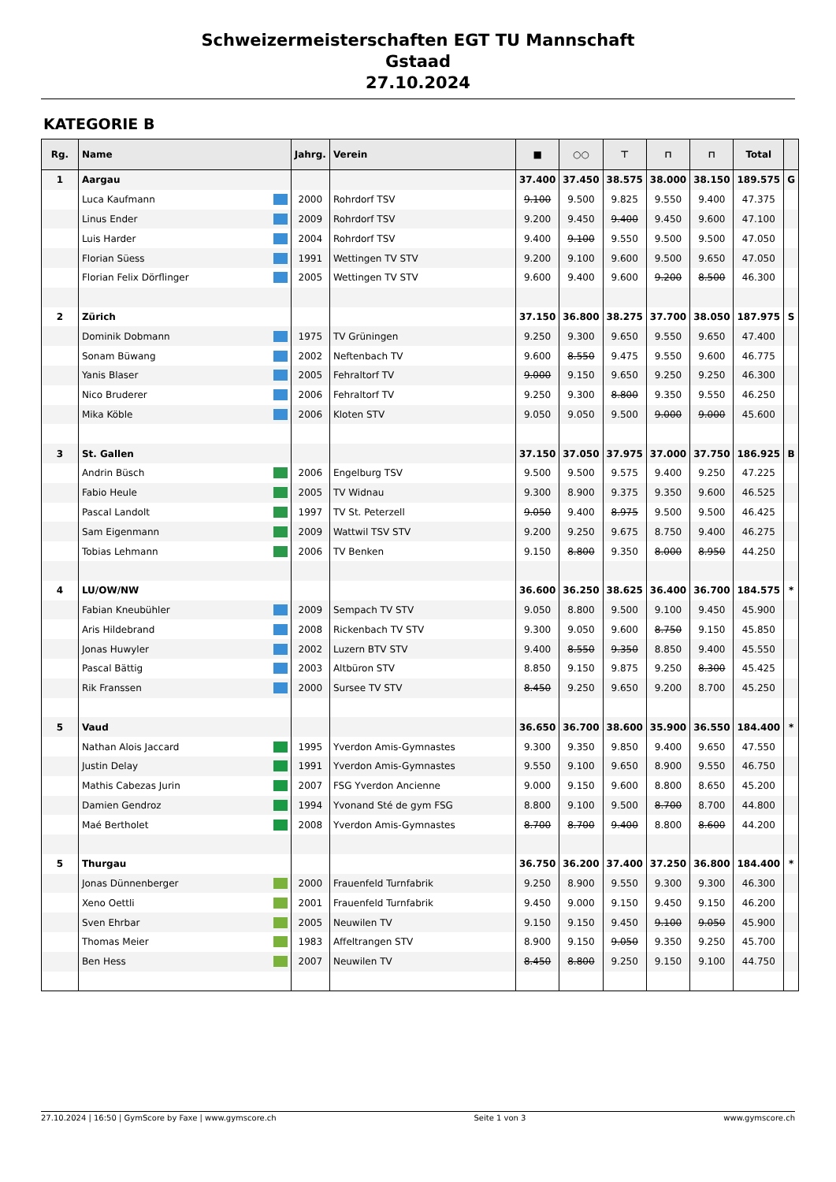Schweizermeisterschaften EGT TU Mannschaft
Gstaad
27.10.2024
KATEGORIE B
| Rg. | Name | Jahrg. | Verein | ■ | ○○ | ⊤ | ⊓ | ⊓ | Total | |
| --- | --- | --- | --- | --- | --- | --- | --- | --- | --- | --- |
| 1 | Aargau | | | 37.400 | 37.450 | 38.575 | 38.000 | 38.150 | 189.575 | G |
| | Luca Kaufmann | 2000 | Rohrdorf TSV | 9.100 | 9.500 | 9.825 | 9.550 | 9.400 | 47.375 | |
| | Linus Ender | 2009 | Rohrdorf TSV | 9.200 | 9.450 | 9.400 | 9.450 | 9.600 | 47.100 | |
| | Luis Harder | 2004 | Rohrdorf TSV | 9.400 | 9.100 | 9.550 | 9.500 | 9.500 | 47.050 | |
| | Florian Süess | 1991 | Wettingen TV STV | 9.200 | 9.100 | 9.600 | 9.500 | 9.650 | 47.050 | |
| | Florian Felix Dörflinger | 2005 | Wettingen TV STV | 9.600 | 9.400 | 9.600 | 9.200 | 8.500 | 46.300 | |
| 2 | Zürich | | | 37.150 | 36.800 | 38.275 | 37.700 | 38.050 | 187.975 | S |
| | Dominik Dobmann | 1975 | TV Grüningen | 9.250 | 9.300 | 9.650 | 9.550 | 9.650 | 47.400 | |
| | Sonam Büwang | 2002 | Neftenbach TV | 9.600 | 8.550 | 9.475 | 9.550 | 9.600 | 46.775 | |
| | Yanis Blaser | 2005 | Fehraltorf TV | 9.000 | 9.150 | 9.650 | 9.250 | 9.250 | 46.300 | |
| | Nico Bruderer | 2006 | Fehraltorf TV | 9.250 | 9.300 | 8.800 | 9.350 | 9.550 | 46.250 | |
| | Mika Köble | 2006 | Kloten STV | 9.050 | 9.050 | 9.500 | 9.000 | 9.000 | 45.600 | |
| 3 | St. Gallen | | | 37.150 | 37.050 | 37.975 | 37.000 | 37.750 | 186.925 | B |
| | Andrin Büsch | 2006 | Engelburg TSV | 9.500 | 9.500 | 9.575 | 9.400 | 9.250 | 47.225 | |
| | Fabio Heule | 2005 | TV Widnau | 9.300 | 8.900 | 9.375 | 9.350 | 9.600 | 46.525 | |
| | Pascal Landolt | 1997 | TV St. Peterzell | 9.050 | 9.400 | 8.975 | 9.500 | 9.500 | 46.425 | |
| | Sam Eigenmann | 2009 | Wattwil TSV STV | 9.200 | 9.250 | 9.675 | 8.750 | 9.400 | 46.275 | |
| | Tobias Lehmann | 2006 | TV Benken | 9.150 | 8.800 | 9.350 | 8.000 | 8.950 | 44.250 | |
| 4 | LU/OW/NW | | | 36.600 | 36.250 | 38.625 | 36.400 | 36.700 | 184.575 | * |
| | Fabian Kneubühler | 2009 | Sempach TV STV | 9.050 | 8.800 | 9.500 | 9.100 | 9.450 | 45.900 | |
| | Aris Hildebrand | 2008 | Rickenbach TV STV | 9.300 | 9.050 | 9.600 | 8.750 | 9.150 | 45.850 | |
| | Jonas Huwyler | 2002 | Luzern BTV STV | 9.400 | 8.550 | 9.350 | 8.850 | 9.400 | 45.550 | |
| | Pascal Bättig | 2003 | Altbüron STV | 8.850 | 9.150 | 9.875 | 9.250 | 8.300 | 45.425 | |
| | Rik Franssen | 2000 | Sursee TV STV | 8.450 | 9.250 | 9.650 | 9.200 | 8.700 | 45.250 | |
| 5 | Vaud | | | 36.650 | 36.700 | 38.600 | 35.900 | 36.550 | 184.400 | * |
| | Nathan Alois Jaccard | 1995 | Yverdon Amis-Gymnastes | 9.300 | 9.350 | 9.850 | 9.400 | 9.650 | 47.550 | |
| | Justin Delay | 1991 | Yverdon Amis-Gymnastes | 9.550 | 9.100 | 9.650 | 8.900 | 9.550 | 46.750 | |
| | Mathis Cabezas Jurin | 2007 | FSG Yverdon Ancienne | 9.000 | 9.150 | 9.600 | 8.800 | 8.650 | 45.200 | |
| | Damien Gendroz | 1994 | Yvonand Sté de gym FSG | 8.800 | 9.100 | 9.500 | 8.700 | 8.700 | 44.800 | |
| | Maé Bertholet | 2008 | Yverdon Amis-Gymnastes | 8.700 | 8.700 | 9.400 | 8.800 | 8.600 | 44.200 | |
| 5 | Thurgau | | | 36.750 | 36.200 | 37.400 | 37.250 | 36.800 | 184.400 | * |
| | Jonas Dünnenberger | 2000 | Frauenfeld Turnfabrik | 9.250 | 8.900 | 9.550 | 9.300 | 9.300 | 46.300 | |
| | Xeno Oettli | 2001 | Frauenfeld Turnfabrik | 9.450 | 9.000 | 9.150 | 9.450 | 9.150 | 46.200 | |
| | Sven Ehrbar | 2005 | Neuwilen TV | 9.150 | 9.150 | 9.450 | 9.100 | 9.050 | 45.900 | |
| | Thomas Meier | 1983 | Affeltrangen STV | 8.900 | 9.150 | 9.050 | 9.350 | 9.250 | 45.700 | |
| | Ben Hess | 2007 | Neuwilen TV | 8.450 | 8.800 | 9.250 | 9.150 | 9.100 | 44.750 | |
27.10.2024 | 16:50 | GymScore by Faxe | www.gymscore.ch Seite 1 von 3 www.gymscore.ch